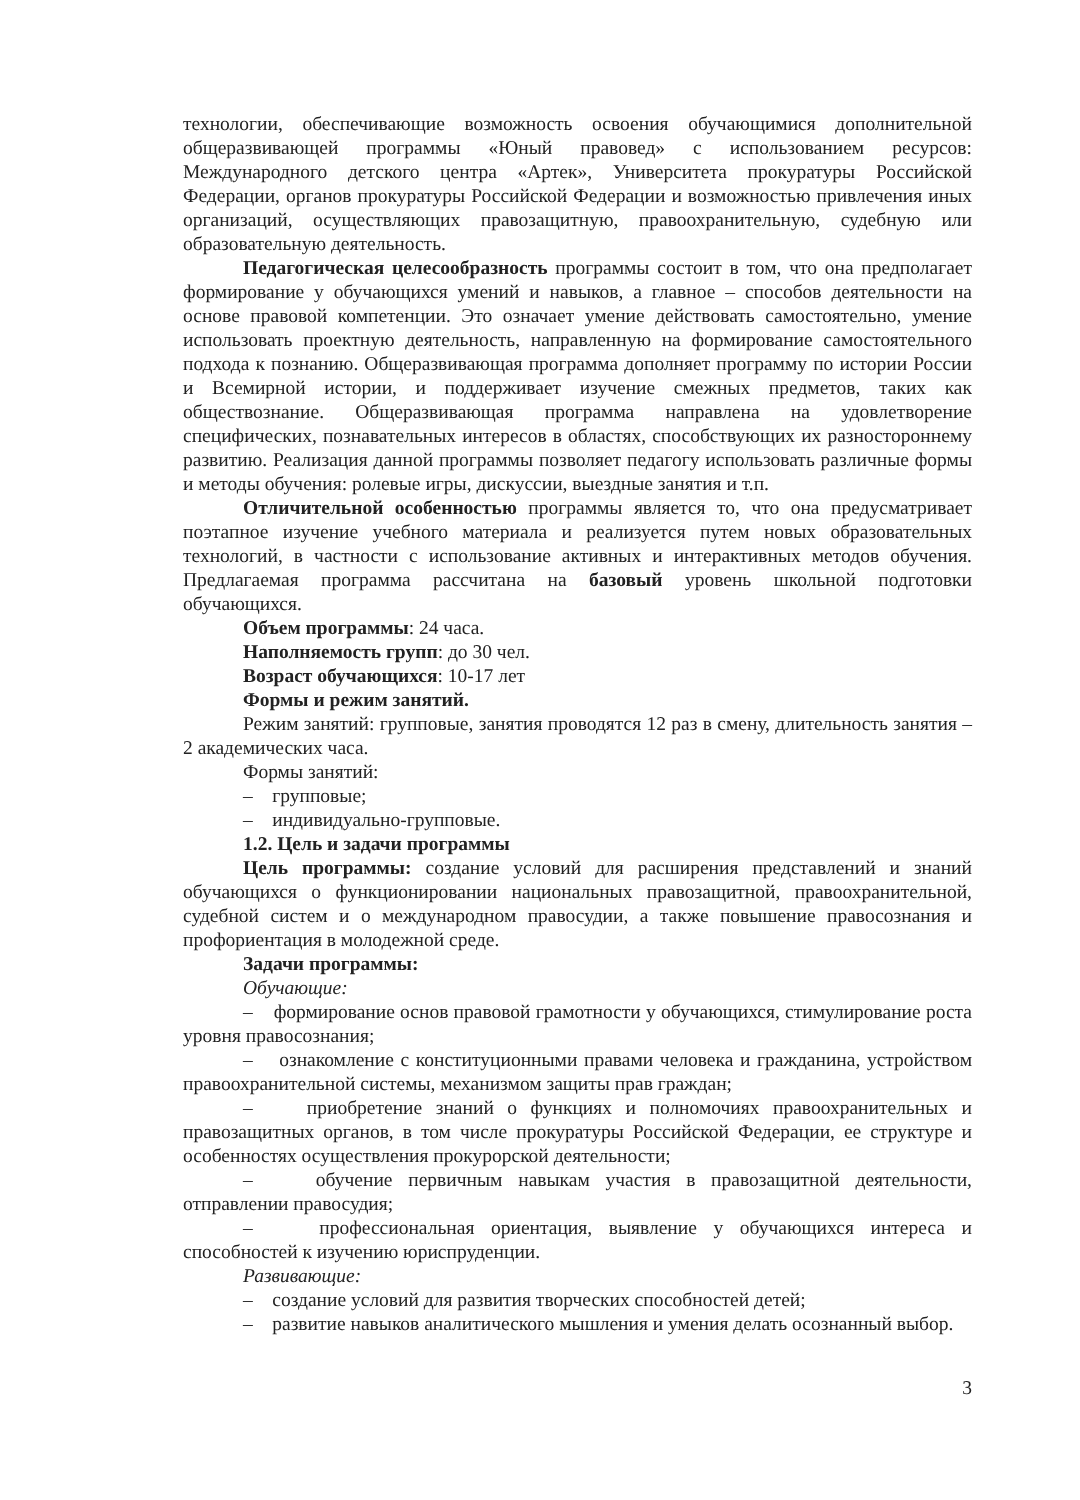технологии, обеспечивающие возможность освоения обучающимися дополнительной общеразвивающей программы «Юный правовед» с использованием ресурсов: Международного детского центра «Артек», Университета прокуратуры Российской Федерации, органов прокуратуры Российской Федерации и возможностью привлечения иных организаций, осуществляющих правозащитную, правоохранительную, судебную или образовательную деятельность.
Педагогическая целесообразность программы состоит в том, что она предполагает формирование у обучающихся умений и навыков, а главное – способов деятельности на основе правовой компетенции. Это означает умение действовать самостоятельно, умение использовать проектную деятельность, направленную на формирование самостоятельного подхода к познанию. Общеразвивающая программа дополняет программу по истории России и Всемирной истории, и поддерживает изучение смежных предметов, таких как обществознание. Общеразвивающая программа направлена на удовлетворение специфических, познавательных интересов в областях, способствующих их разностороннему развитию. Реализация данной программы позволяет педагогу использовать различные формы и методы обучения: ролевые игры, дискуссии, выездные занятия и т.п.
Отличительной особенностью программы является то, что она предусматривает поэтапное изучение учебного материала и реализуется путем новых образовательных технологий, в частности с использование активных и интерактивных методов обучения. Предлагаемая программа рассчитана на базовый уровень школьной подготовки обучающихся.
Объем программы: 24 часа.
Наполняемость групп: до 30 чел.
Возраст обучающихся: 10-17 лет
Формы и режим занятий.
Режим занятий: групповые, занятия проводятся 12 раз в смену, длительность занятия – 2 академических часа.
Формы занятий:
– групповые;
– индивидуально-групповые.
1.2. Цель и задачи программы
Цель программы: создание условий для расширения представлений и знаний обучающихся о функционировании национальных правозащитной, правоохранительной, судебной систем и о международном правосудии, а также повышение правосознания и профориентация в молодежной среде.
Задачи программы:
Обучающие:
– формирование основ правовой грамотности у обучающихся, стимулирование роста уровня правосознания;
– ознакомление с конституционными правами человека и гражданина, устройством правоохранительной системы, механизмом защиты прав граждан;
– приобретение знаний о функциях и полномочиях правоохранительных и правозащитных органов, в том числе прокуратуры Российской Федерации, ее структуре и особенностях осуществления прокурорской деятельности;
– обучение первичным навыкам участия в правозащитной деятельности, отправлении правосудия;
– профессиональная ориентация, выявление у обучающихся интереса и способностей к изучению юриспруденции.
Развивающие:
– создание условий для развития творческих способностей детей;
– развитие навыков аналитического мышления и умения делать осознанный выбор.
3